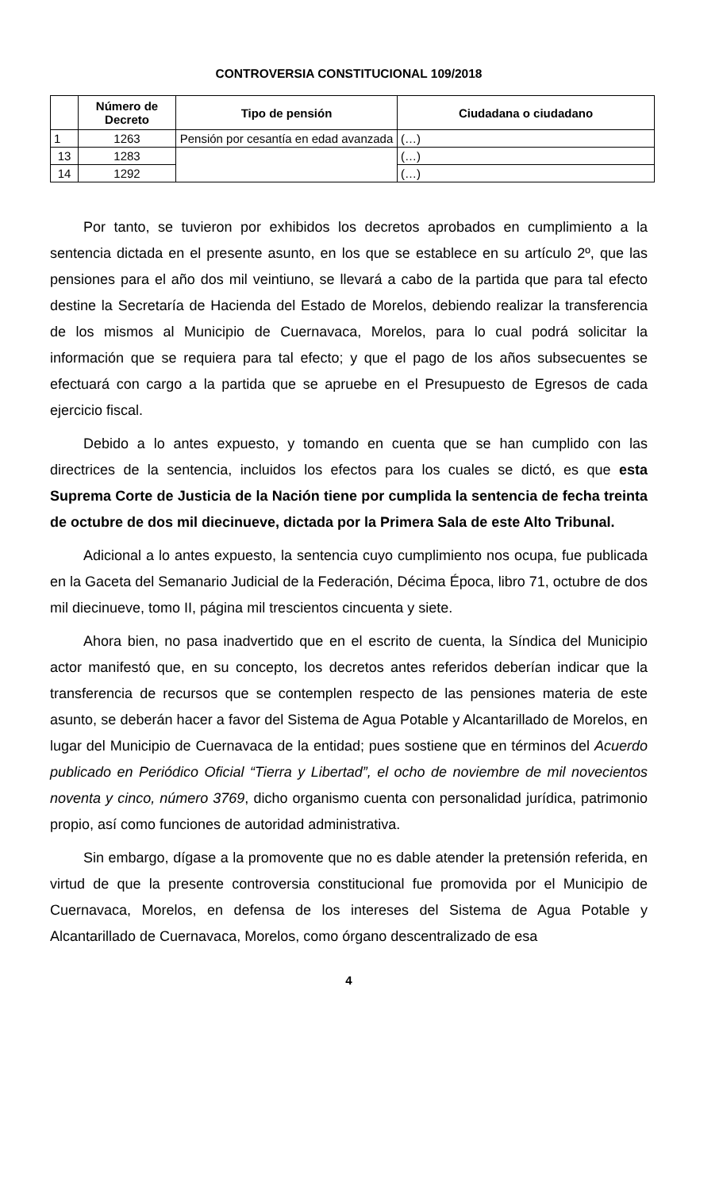CONTROVERSIA CONSTITUCIONAL 109/2018
| | Número de Decreto | Tipo de pensión | Ciudadana o ciudadano |
| --- | --- | --- | --- |
| 1 | 1263 | Pensión por cesantía en edad avanzada | (…) |
| 13 | 1283 | | (…) |
| 14 | 1292 | | (…) |
Por tanto, se tuvieron por exhibidos los decretos aprobados en cumplimiento a la sentencia dictada en el presente asunto, en los que se establece en su artículo 2º, que las pensiones para el año dos mil veintiuno, se llevará a cabo de la partida que para tal efecto destine la Secretaría de Hacienda del Estado de Morelos, debiendo realizar la transferencia de los mismos al Municipio de Cuernavaca, Morelos, para lo cual podrá solicitar la información que se requiera para tal efecto; y que el pago de los años subsecuentes se efectuará con cargo a la partida que se apruebe en el Presupuesto de Egresos de cada ejercicio fiscal.
Debido a lo antes expuesto, y tomando en cuenta que se han cumplido con las directrices de la sentencia, incluidos los efectos para los cuales se dictó, es que esta Suprema Corte de Justicia de la Nación tiene por cumplida la sentencia de fecha treinta de octubre de dos mil diecinueve, dictada por la Primera Sala de este Alto Tribunal.
Adicional a lo antes expuesto, la sentencia cuyo cumplimiento nos ocupa, fue publicada en la Gaceta del Semanario Judicial de la Federación, Décima Época, libro 71, octubre de dos mil diecinueve, tomo II, página mil trescientos cincuenta y siete.
Ahora bien, no pasa inadvertido que en el escrito de cuenta, la Síndica del Municipio actor manifestó que, en su concepto, los decretos antes referidos deberían indicar que la transferencia de recursos que se contemplen respecto de las pensiones materia de este asunto, se deberán hacer a favor del Sistema de Agua Potable y Alcantarillado de Morelos, en lugar del Municipio de Cuernavaca de la entidad; pues sostiene que en términos del Acuerdo publicado en Periódico Oficial “Tierra y Libertad”, el ocho de noviembre de mil novecientos noventa y cinco, número 3769, dicho organismo cuenta con personalidad jurídica, patrimonio propio, así como funciones de autoridad administrativa.
Sin embargo, dígase a la promovente que no es dable atender la pretensión referida, en virtud de que la presente controversia constitucional fue promovida por el Municipio de Cuernavaca, Morelos, en defensa de los intereses del Sistema de Agua Potable y Alcantarillado de Cuernavaca, Morelos, como órgano descentralizado de esa
4